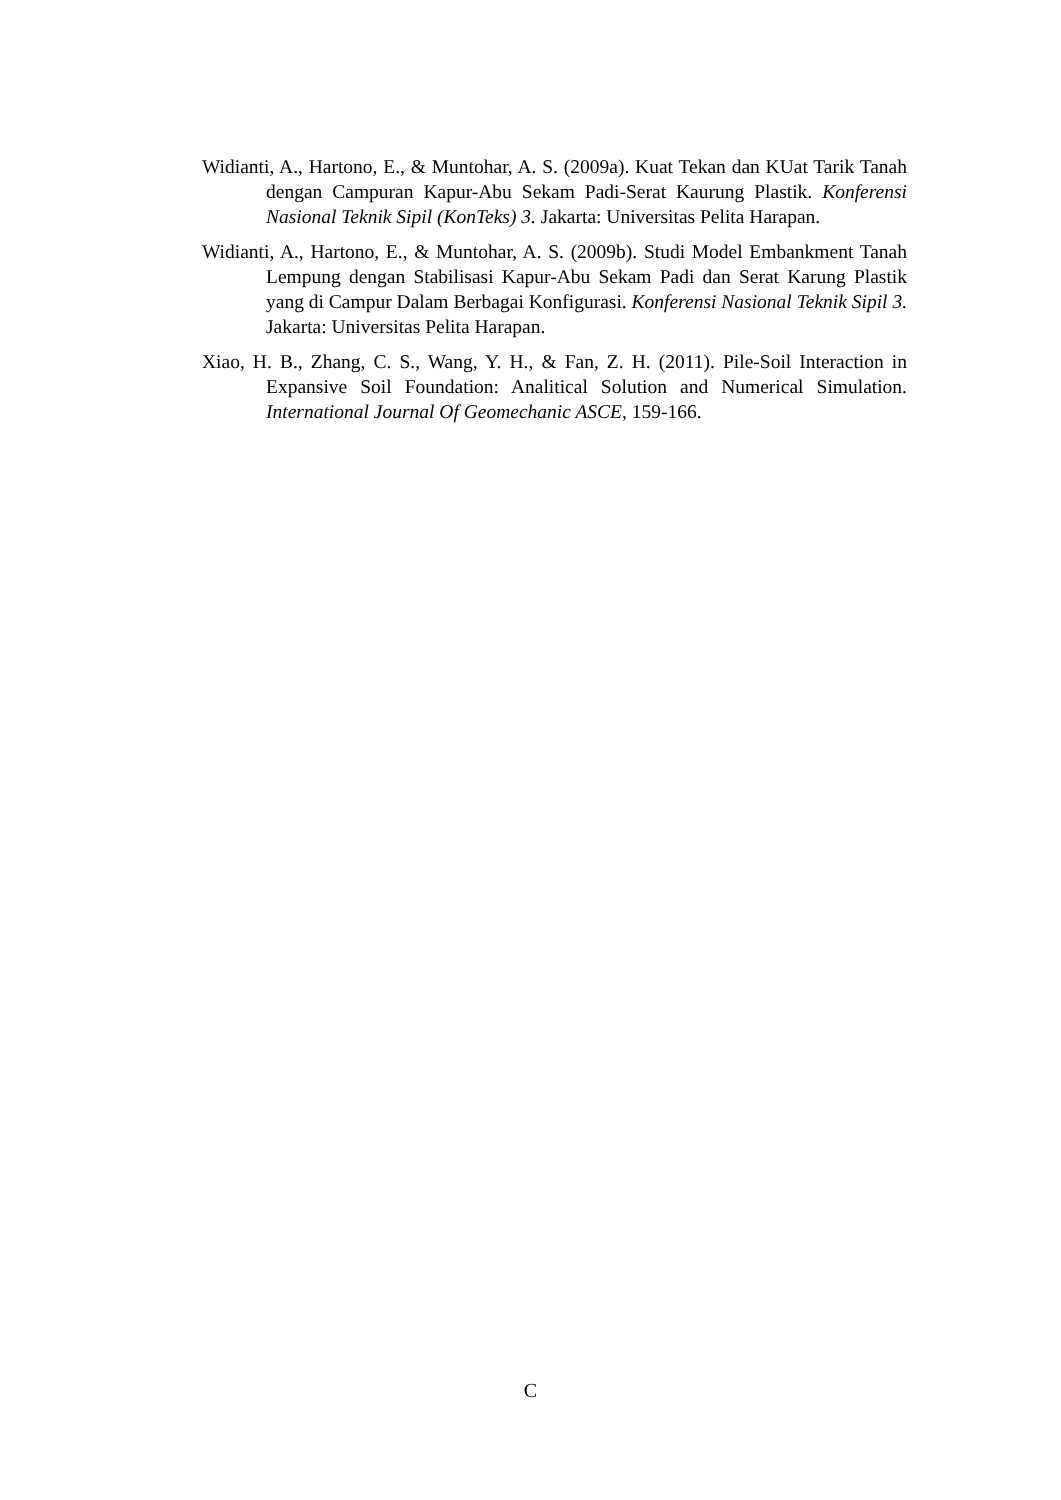Widianti, A., Hartono, E., & Muntohar, A. S. (2009a). Kuat Tekan dan KUat Tarik Tanah dengan Campuran Kapur-Abu Sekam Padi-Serat Kaurung Plastik. Konferensi Nasional Teknik Sipil (KonTeks) 3. Jakarta: Universitas Pelita Harapan.
Widianti, A., Hartono, E., & Muntohar, A. S. (2009b). Studi Model Embankment Tanah Lempung dengan Stabilisasi Kapur-Abu Sekam Padi dan Serat Karung Plastik yang di Campur Dalam Berbagai Konfigurasi. Konferensi Nasional Teknik Sipil 3. Jakarta: Universitas Pelita Harapan.
Xiao, H. B., Zhang, C. S., Wang, Y. H., & Fan, Z. H. (2011). Pile-Soil Interaction in Expansive Soil Foundation: Analitical Solution and Numerical Simulation. International Journal Of Geomechanic ASCE, 159-166.
C